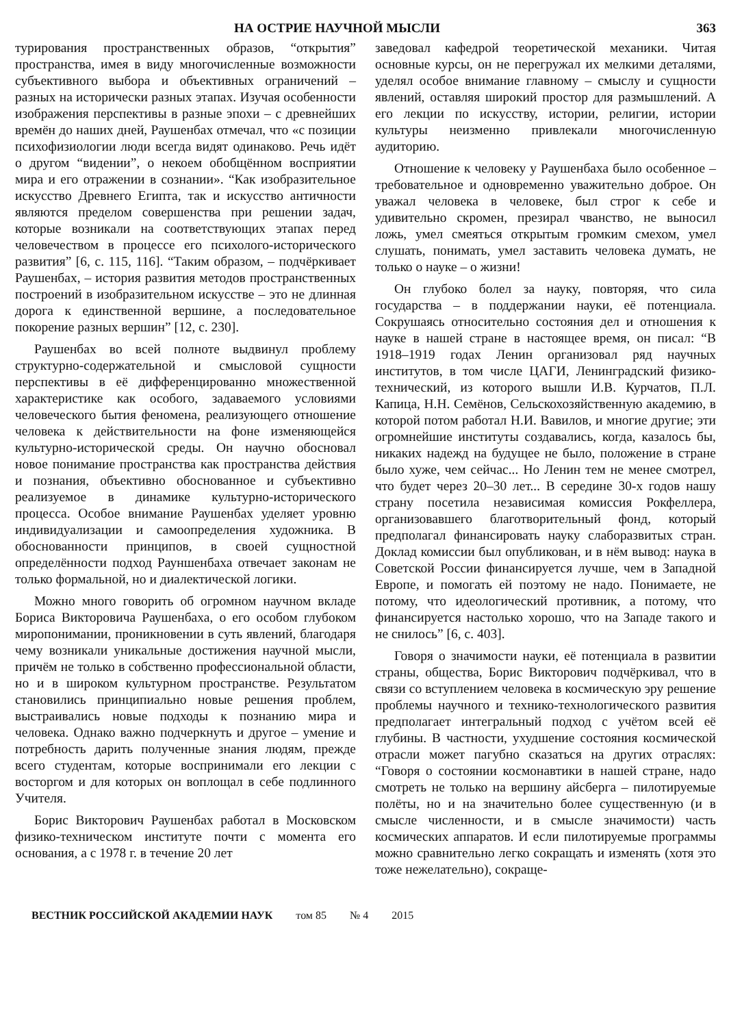НА ОСТРИЕ НАУЧНОЙ МЫСЛИ 363
турирования пространственных образов, “открытия” пространства, имея в виду многочисленные возможности субъективного выбора и объективных ограничений – разных на исторически разных этапах. Изучая особенности изображения перспективы в разные эпохи – с древнейших времён до наших дней, Раушенбах отмечал, что «с позиции психофизиологии люди всегда видят одинаково. Речь идёт о другом “видении”, о некоем обобщённом восприятии мира и его отражении в сознании». “Как изобразительное искусство Древнего Египта, так и искусство античности являются пределом совершенства при решении задач, которые возникали на соответствующих этапах перед человечеством в процессе его психолого-исторического развития” [6, с. 115, 116]. “Таким образом, – подчёркивает Раушенбах, – история развития методов пространственных построений в изобразительном искусстве – это не длинная дорога к единственной вершине, а последовательное покорение разных вершин” [12, с. 230].
Раушенбах во всей полноте выдвинул проблему структурно-содержательной и смысловой сущности перспективы в её дифференцированно множественной характеристике как особого, задаваемого условиями человеческого бытия феномена, реализующего отношение человека к действительности на фоне изменяющейся культурно-исторической среды. Он научно обосновал новое понимание пространства как пространства действия и познания, объективно обоснованное и субъективно реализуемое в динамике культурно-исторического процесса. Особое внимание Раушенбах уделяет уровню индивидуализации и самоопределения художника. В обоснованности принципов, в своей сущностной определённости подход Рауншенбаха отвечает законам не только формальной, но и диалектической логики.
Можно много говорить об огромном научном вкладе Бориса Викторовича Раушенбаха, о его особом глубоком миропонимании, проникновении в суть явлений, благодаря чему возникали уникальные достижения научной мысли, причём не только в собственно профессиональной области, но и в широком культурном пространстве. Результатом становились принципиально новые решения проблем, выстраивались новые подходы к познанию мира и человека. Однако важно подчеркнуть и другое – умение и потребность дарить полученные знания людям, прежде всего студентам, которые воспринимали его лекции с восторгом и для которых он воплощал в себе подлинного Учителя.
Борис Викторович Раушенбах работал в Московском физико-техническом институте почти с момента его основания, а с 1978 г. в течение 20 лет
заведовал кафедрой теоретической механики. Читая основные курсы, он не перегружал их мелкими деталями, уделял особое внимание главному – смыслу и сущности явлений, оставляя широкий простор для размышлений. А его лекции по искусству, истории, религии, истории культуры неизменно привлекали многочисленную аудиторию.
Отношение к человеку у Раушенбаха было особенное – требовательное и одновременно уважительно доброе. Он уважал человека в человеке, был строг к себе и удивительно скромен, презирал чванство, не выносил ложь, умел смеяться открытым громким смехом, умел слушать, понимать, умел заставить человека думать, не только о науке – о жизни!
Он глубоко болел за науку, повторяя, что сила государства – в поддержании науки, её потенциала. Сокрушаясь относительно состояния дел и отношения к науке в нашей стране в настоящее время, он писал: “В 1918–1919 годах Ленин организовал ряд научных институтов, в том числе ЦАГИ, Ленинградский физико-технический, из которого вышли И.В. Курчатов, П.Л. Капица, Н.Н. Семёнов, Сельскохозяйственную академию, в которой потом работал Н.И. Вавилов, и многие другие; эти огромнейшие институты создавались, когда, казалось бы, никаких надежд на будущее не было, положение в стране было хуже, чем сейчас... Но Ленин тем не менее смотрел, что будет через 20–30 лет... В середине 30-х годов нашу страну посетила независимая комиссия Рокфеллера, организовавшего благотворительный фонд, который предполагал финансировать науку слаборазвитых стран. Доклад комиссии был опубликован, и в нём вывод: наука в Советской России финансируется лучше, чем в Западной Европе, и помогать ей поэтому не надо. Понимаете, не потому, что идеологический противник, а потому, что финансируется настолько хорошо, что на Западе такого и не снилось” [6, с. 403].
Говоря о значимости науки, её потенциала в развитии страны, общества, Борис Викторович подчёркивал, что в связи со вступлением человека в космическую эру решение проблемы научного и технико-технологического развития предполагает интегральный подход с учётом всей её глубины. В частности, ухудшение состояния космической отрасли может пагубно сказаться на других отраслях: “Говоря о состоянии космонавтики в нашей стране, надо смотреть не только на вершину айсберга – пилотируемые полёты, но и на значительно более существенную (и в смысле численности, и в смысле значимости) часть космических аппаратов. И если пилотируемые программы можно сравнительно легко сокращать и изменять (хотя это тоже нежелательно), сокраще-
ВЕСТНИК РОССИЙСКОЙ АКАДЕМИИ НАУК том 85 № 4 2015